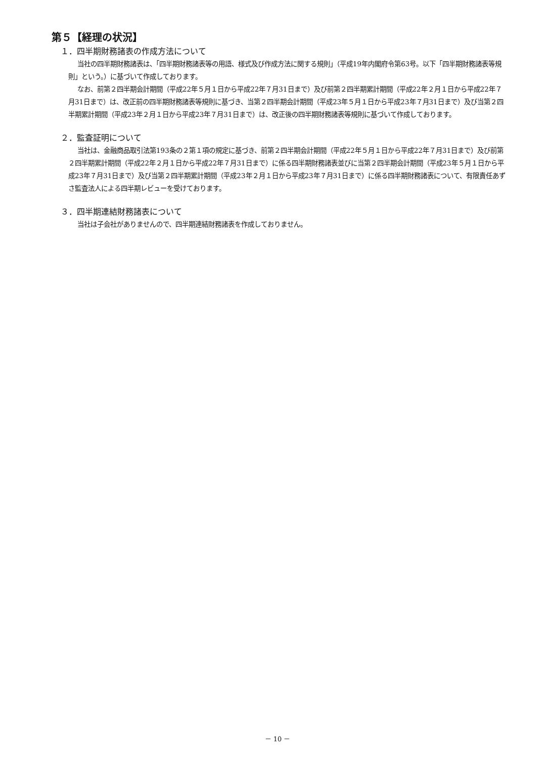第５【経理の状況】
１．四半期財務諸表の作成方法について
当社の四半期財務諸表は、「四半期財務諸表等の用語、様式及び作成方法に関する規則」（平成19年内閣府令第63号。以下「四半期財務諸表等規則」という。）に基づいて作成しております。
なお、前第２四半期会計期間（平成22年５月１日から平成22年７月31日まで）及び前第２四半期累計期間（平成22年２月１日から平成22年７月31日まで）は、改正前の四半期財務諸表等規則に基づき、当第２四半期会計期間（平成23年５月１日から平成23年７月31日まで）及び当第２四半期累計期間（平成23年２月１日から平成23年７月31日まで）は、改正後の四半期財務諸表等規則に基づいて作成しております。
２．監査証明について
当社は、金融商品取引法第193条の２第１項の規定に基づき、前第２四半期会計期間（平成22年５月１日から平成22年７月31日まで）及び前第２四半期累計期間（平成22年２月１日から平成22年７月31日まで）に係る四半期財務諸表並びに当第２四半期会計期間（平成23年５月１日から平成23年７月31日まで）及び当第２四半期累計期間（平成23年２月１日から平成23年７月31日まで）に係る四半期財務諸表について、有限責任あずさ監査法人による四半期レビューを受けております。
３．四半期連結財務諸表について
当社は子会社がありませんので、四半期連結財務諸表を作成しておりません。
－ 10 －